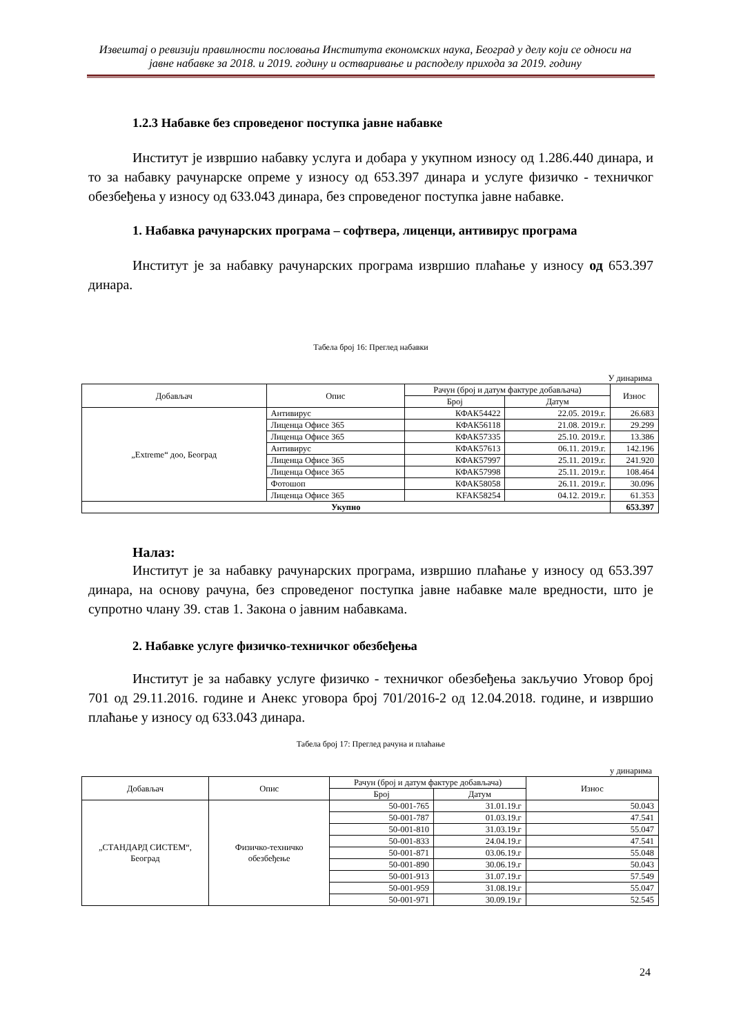Извештај о ревизији правилности пословања Института економских наука, Београд у делу који се односи на јавне набавке за 2018. и 2019. годину и остваривање и расподелу прихода за 2019. годину
1.2.3 Набавке без спроведеног поступка јавне набавке
Институт је извршио набавку услуга и добара у укупном износу од 1.286.440 динара, и то за набавку рачунарске опреме у износу од 653.397 динара и услуге физичко - техничког обезбеђења у износу од 633.043 динара, без спроведеног поступка јавне набавке.
1. Набавка рачунарских програма – софтвера, лиценци, антивирус програма
Институт је за набавку рачунарских програма извршио плаћање у износу од 653.397 динара.
Табела број 16: Преглед набавки
У динарима
| Добављач | Опис | Рачун (број и датум фактуре добављача) | | Износ |
| --- | --- | --- | --- | --- |
| | | Број | Датум | |
| „Extreme“ доо, Београд | Антивирус | КФАК54422 | 22.05. 2019.г. | 26.683 |
| | Лиценца Офисе 365 | КФАК56118 | 21.08. 2019.г. | 29.299 |
| | Лиценца Офисе 365 | КФАК57335 | 25.10. 2019.г. | 13.386 |
| | Антивирус | КФАК57613 | 06.11. 2019.г. | 142.196 |
| | Лиценца Офисе 365 | КФАК57997 | 25.11. 2019.г. | 241.920 |
| | Лиценца Офисе 365 | КФАК57998 | 25.11. 2019.г. | 108.464 |
| | Фотошоп | КФАК58058 | 26.11. 2019.г. | 30.096 |
| | Лиценца Офисе 365 | KFAK58254 | 04.12. 2019.г. | 61.353 |
| Укупно | | | | 653.397 |
Налаз:
Институт је за набавку рачунарских програма, извршио плаћање у износу од 653.397 динара, на основу рачуна, без спроведеног поступка јавне набавке мале вредности, што је супротно члану 39. став 1. Закона о јавним набавкама.
2. Набавке услуге физичко-техничког обезбеђења
Институт је за набавку услуге физичко - техничког обезбеђења закључио Уговор број 701 од 29.11.2016. године и Анекс уговора број 701/2016-2 од 12.04.2018. године, и извршио плаћање у износу од 633.043 динара.
Табела број 17: Преглед рачуна и плаћање
у динарима
| Добављач | Опис | Рачун (број и датум фактуре добављача) | | Износ |
| --- | --- | --- | --- | --- |
| | | Број | Датум | |
| „СТАНДАРД СИСТЕМ“, Београд | Физичко-техничко обезбеђење | 50-001-765 | 31.01.19.г | 50.043 |
| | | 50-001-787 | 01.03.19.г | 47.541 |
| | | 50-001-810 | 31.03.19.г | 55.047 |
| | | 50-001-833 | 24.04.19.г | 47.541 |
| | | 50-001-871 | 03.06.19.г | 55.048 |
| | | 50-001-890 | 30.06.19.г | 50.043 |
| | | 50-001-913 | 31.07.19.г | 57.549 |
| | | 50-001-959 | 31.08.19.г | 55.047 |
| | | 50-001-971 | 30.09.19.г | 52.545 |
24